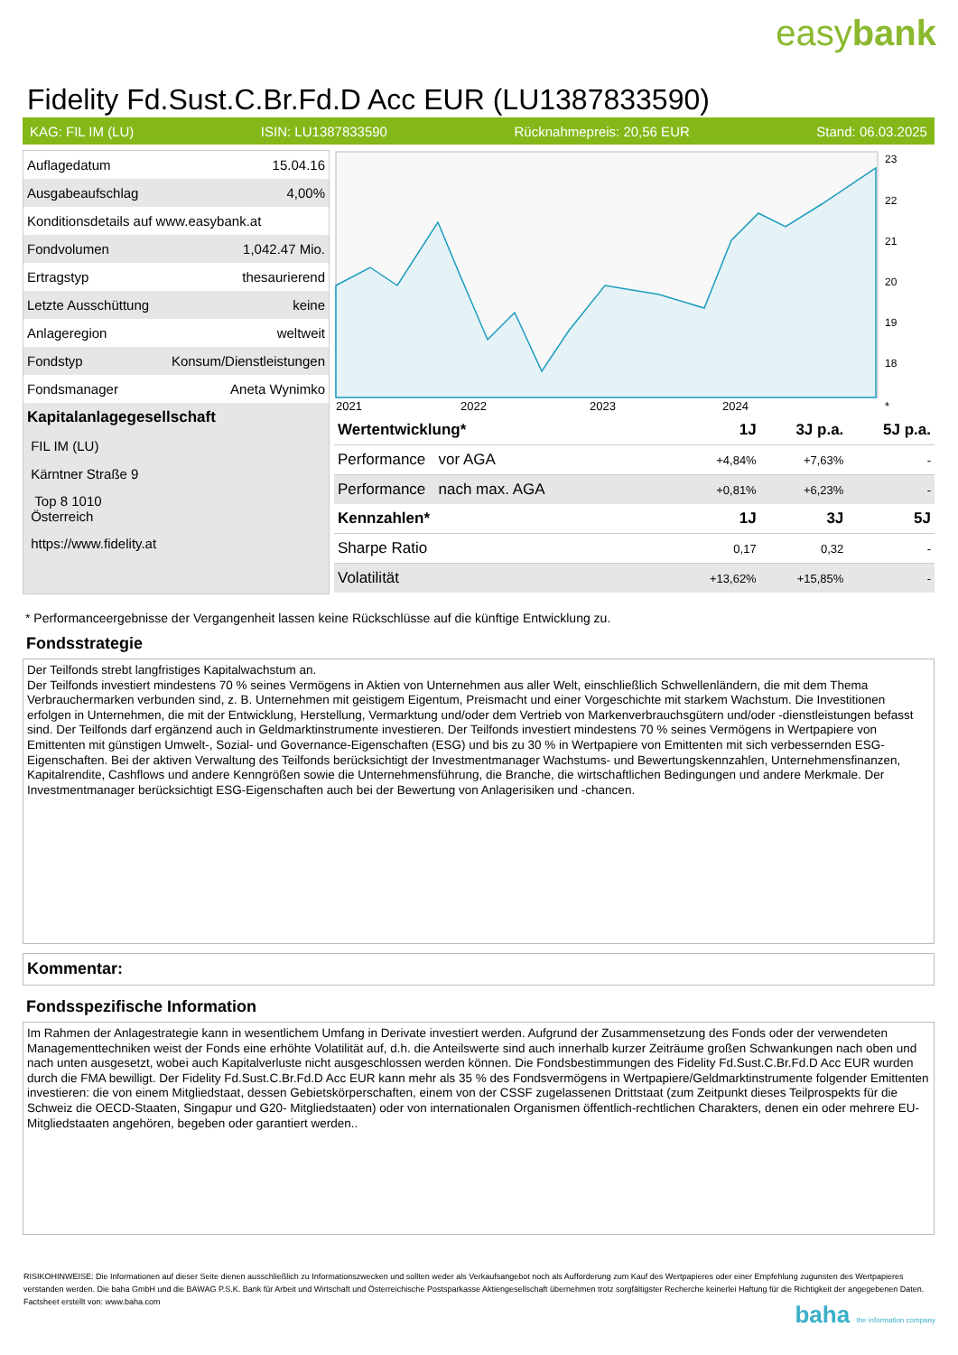easybank
Fidelity Fd.Sust.C.Br.Fd.D Acc EUR (LU1387833590)
KAG: FIL IM (LU) ISIN: LU1387833590 Rücknahmepreis: 20,56 EUR Stand: 06.03.2025
| Auflagedatum | 15.04.16 |
| Ausgabeaufschlag | 4,00% |
| Konditionsdetails auf www.easybank.at | |
| Fondvolumen | 1,042.47 Mio. |
| Ertragstyp | thesaurierend |
| Letzte Ausschüttung | keine |
| Anlageregion | weltweit |
| Fondstyp | Konsum/Dienstleistungen |
| Fondsmanager | Aneta Wynimko |
| Kapitalanlagegesellschaft | |
| FIL IM (LU) | |
| Kärntner Straße 9 | |
| Top 8 1010 Österreich | |
| https://www.fidelity.at | |
23
22
21
20
19
18
2021
2022
2023
2024
*
| Wertentwicklung* | 1J | 3J p.a. | 5J p.a. |
| --- | --- | --- | --- |
| Performance vor AGA | +4,84% | +7,63% | - |
| Performance nach max. AGA | +0,81% | +6,23% | - |
| Kennzahlen* | 1J | 3J | 5J |
| Sharpe Ratio | 0,17 | 0,32 | - |
| Volatilität | +13,62% | +15,85% | - |
* Performanceergebnisse der Vergangenheit lassen keine Rückschlüsse auf die künftige Entwicklung zu.
Fondsstrategie
Der Teilfonds strebt langfristiges Kapitalwachstum an.
Der Teilfonds investiert mindestens 70 % seines Vermögens in Aktien von Unternehmen aus aller Welt, einschließlich Schwellenländern, die mit dem Thema Verbrauchermarken verbunden sind, z. B. Unternehmen mit geistigem Eigentum, Preismacht und einer Vorgeschichte mit starkem Wachstum. Die Investitionen erfolgen in Unternehmen, die mit der Entwicklung, Herstellung, Vermarktung und/oder dem Vertrieb von Markenverbrauchsgütern und/oder -dienstleistungen befasst sind. Der Teilfonds darf ergänzend auch in Geldmarktinstrumente investieren. Der Teilfonds investiert mindestens 70 % seines Vermögens in Wertpapiere von Emittenten mit günstigen Umwelt-, Sozial- und Governance-Eigenschaften (ESG) und bis zu 30 % in Wertpapiere von Emittenten mit sich verbessernden ESG-Eigenschaften. Bei der aktiven Verwaltung des Teilfonds berücksichtigt der Investmentmanager Wachstums- und Bewertungskennzahlen, Unternehmensfinanzen, Kapitalrendite, Cashflows und andere Kenngrößen sowie die Unternehmensführung, die Branche, die wirtschaftlichen Bedingungen und andere Merkmale. Der Investmentmanager berücksichtigt ESG-Eigenschaften auch bei der Bewertung von Anlagerisiken und -chancen.
Kommentar:
Fondsspezifische Information
Im Rahmen der Anlagestrategie kann in wesentlichem Umfang in Derivate investiert werden. Aufgrund der Zusammensetzung des Fonds oder der verwendeten Managementtechniken weist der Fonds eine erhöhte Volatilität auf, d.h. die Anteilswerte sind auch innerhalb kurzer Zeiträume großen Schwankungen nach oben und nach unten ausgesetzt, wobei auch Kapitalverluste nicht ausgeschlossen werden können. Die Fondsbestimmungen des Fidelity Fd.Sust.C.Br.Fd.D Acc EUR wurden durch die FMA bewilligt. Der Fidelity Fd.Sust.C.Br.Fd.D Acc EUR kann mehr als 35 % des Fondsvermögens in Wertpapiere/Geldmarktinstrumente folgender Emittenten investieren: die von einem Mitgliedstaat, dessen Gebietskörperschaften, einem von der CSSF zugelassenen Drittstaat (zum Zeitpunkt dieses Teilprospekts für die Schweiz die OECD-Staaten, Singapur und G20- Mitgliedstaaten) oder von internationalen Organismen öffentlich-rechtlichen Charakters, denen ein oder mehrere EU-Mitgliedstaaten angehören, begeben oder garantiert werden..
RISIKOHINWEISE: Die Informationen auf dieser Seite dienen ausschließlich zu Informationszwecken und sollten weder als Verkaufsangebot noch als Aufforderung zum Kauf des Wertpapieres oder einer Empfehlung zugunsten des Wertpapieres verstanden werden. Die baha GmbH und die BAWAG P.S.K. Bank für Arbeit und Wirtschaft und Österreichische Postsparkasse Aktiengesellschaft übernehmen trotz sorgfältigster Recherche keinerlei Haftung für die Richtigkeit der angegebenen Daten.
Factsheet erstellt von: www.baha.com
baha the information company